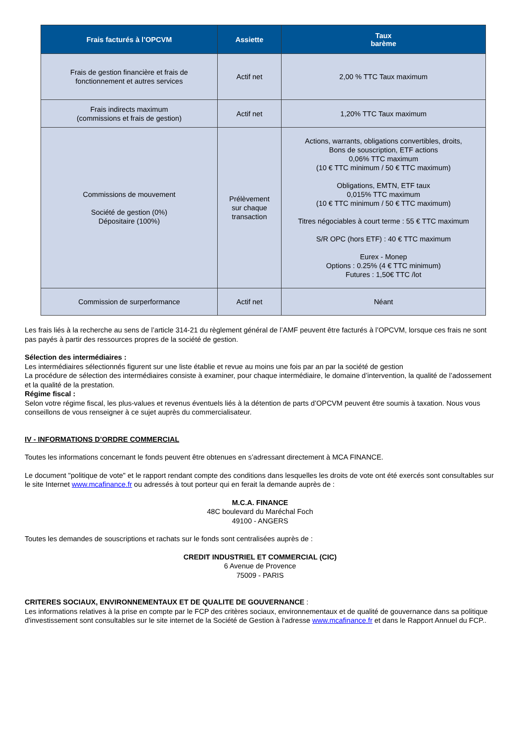| Frais facturés à l’OPCVM | Assiette | Taux barème |
| --- | --- | --- |
| Frais de gestion financière et frais de fonctionnement et autres services | Actif net | 2,00 % TTC Taux maximum |
| Frais indirects maximum (commissions et frais de gestion) | Actif net | 1,20% TTC Taux maximum |
| Commissions de mouvement Société de gestion (0%) Dépositaire (100%) | Prélèvement sur chaque transaction | Actions, warrants, obligations convertibles, droits, Bons de souscription, ETF actions 0,06% TTC maximum (10 € TTC minimum / 50 € TTC maximum) Obligations, EMTN, ETF taux 0,015% TTC maximum (10 € TTC minimum / 50 € TTC maximum) Titres négociables à court terme : 55 € TTC maximum S/R OPC (hors ETF) : 40 € TTC maximum Eurex - Monep Options : 0.25% (4 € TTC minimum) Futures : 1,50€ TTC /lot |
| Commission de surperformance | Actif net | Néant |
Les frais liés à la recherche au sens de l’article 314-21 du règlement général de l’AMF peuvent être facturés à l’OPCVM, lorsque ces frais ne sont pas payés à partir des ressources propres de la société de gestion.
Sélection des intermédiaires :
Les intermédiaires sélectionnés figurent sur une liste établie et revue au moins une fois par an par la société de gestion
La procédure de sélection des intermédiaires consiste à examiner, pour chaque intermédiaire, le domaine d’intervention, la qualité de l’adossement et la qualité de la prestation.
Régime fiscal :
Selon votre régime fiscal, les plus-values et revenus éventuels liés à la détention de parts d’OPCVM peuvent être soumis à taxation. Nous vous conseillons de vous renseigner à ce sujet auprès du commercialisateur.
IV - INFORMATIONS D’ORDRE COMMERCIAL
Toutes les informations concernant le fonds peuvent être obtenues en s’adressant directement à MCA FINANCE.
Le document "politique de vote" et le rapport rendant compte des conditions dans lesquelles les droits de vote ont été exercés sont consultables sur le site Internet www.mcafinance.fr ou adressés à tout porteur qui en ferait la demande auprès de :
M.C.A. FINANCE
48C boulevard du Maréchal Foch
49100 - ANGERS
Toutes les demandes de souscriptions et rachats sur le fonds sont centralisées auprès de :
CREDIT INDUSTRIEL ET COMMERCIAL (CIC)
6 Avenue de Provence
75009 - PARIS
CRITERES SOCIAUX, ENVIRONNEMENTAUX ET DE QUALITE DE GOUVERNANCE :
Les informations relatives à la prise en compte par le FCP des critères sociaux, environnementaux et de qualité de gouvernance dans sa politique d'investissement sont consultables sur le site internet de la Société de Gestion à l'adresse www.mcafinance.fr et dans le Rapport Annuel du FCP..